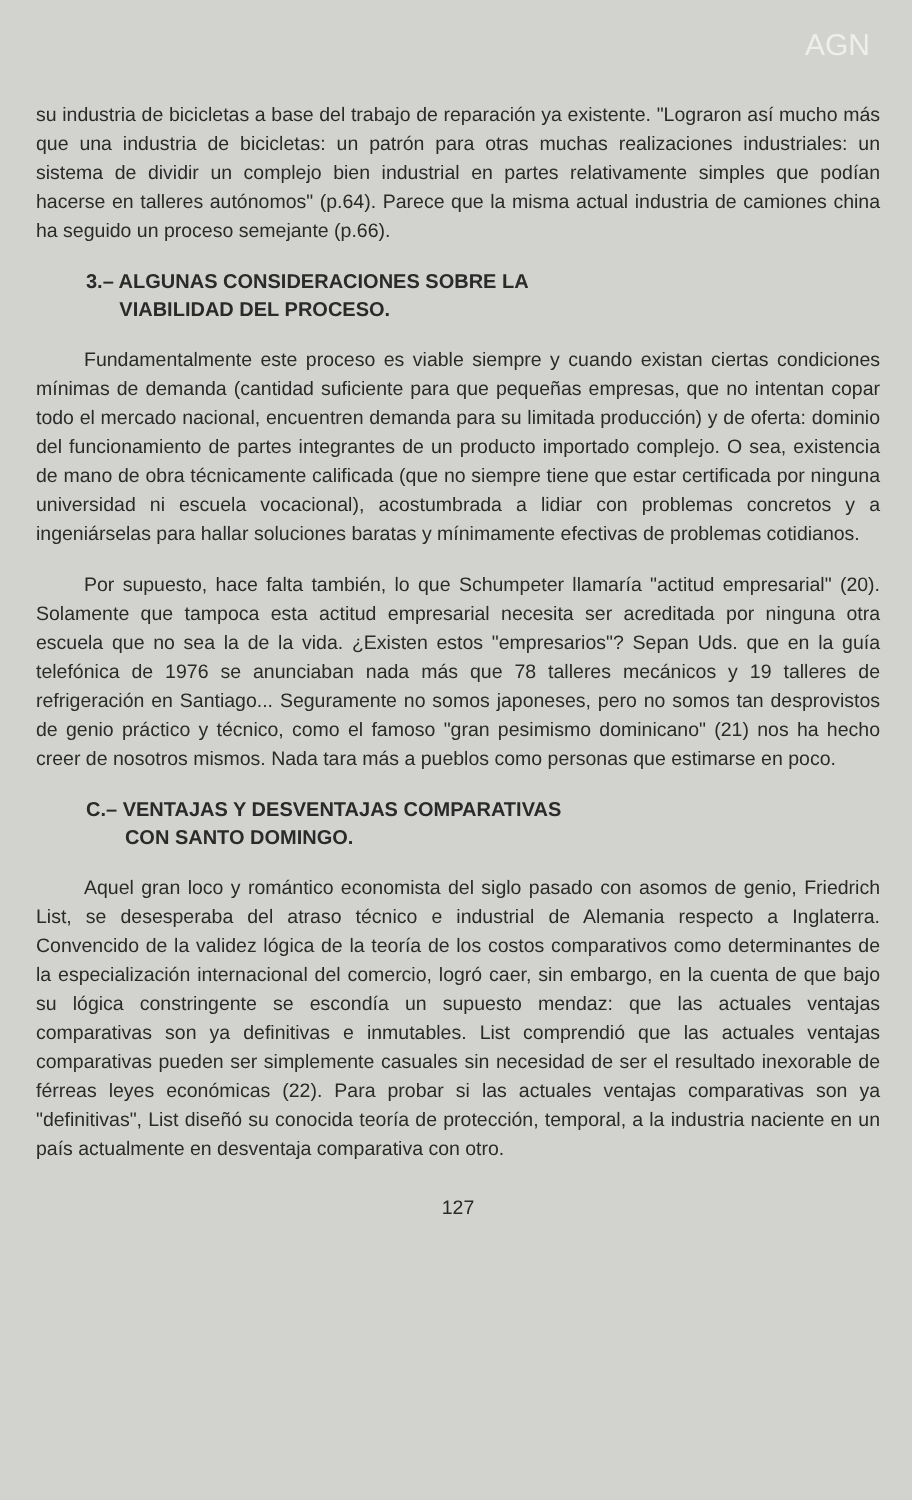AGN
su industria de bicicletas a base del trabajo de reparación ya existente. "Lograron así mucho más que una industria de bicicletas: un patrón para otras muchas realizaciones industriales: un sistema de dividir un complejo bien industrial en partes relativamente simples que podían hacerse en talleres autónomos" (p.64). Parece que la misma actual industria de camiones china ha seguido un proceso semejante (p.66).
3.– ALGUNAS CONSIDERACIONES SOBRE LA
VIABILIDAD DEL PROCESO.
Fundamentalmente este proceso es viable siempre y cuando existan ciertas condiciones mínimas de demanda (cantidad suficiente para que pequeñas empresas, que no intentan copar todo el mercado nacional, encuentren demanda para su limitada producción) y de oferta: dominio del funcionamiento de partes integrantes de un producto importado complejo. O sea, existencia de mano de obra técnicamente calificada (que no siempre tiene que estar certificada por ninguna universidad ni escuela vocacional), acostumbrada a lidiar con problemas concretos y a ingeniárselas para hallar soluciones baratas y mínimamente efectivas de problemas cotidianos.
Por supuesto, hace falta también, lo que Schumpeter llamaría "actitud empresarial" (20). Solamente que tampoca esta actitud empresarial necesita ser acreditada por ninguna otra escuela que no sea la de la vida. ¿Existen estos "empresarios"? Sepan Uds. que en la guía telefónica de 1976 se anunciaban nada más que 78 talleres mecánicos y 19 talleres de refrigeración en Santiago... Seguramente no somos japoneses, pero no somos tan desprovistos de genio práctico y técnico, como el famoso "gran pesimismo dominicano" (21) nos ha hecho creer de nosotros mismos. Nada tara más a pueblos como personas que estimarse en poco.
C.– VENTAJAS Y DESVENTAJAS COMPARATIVAS
CON SANTO DOMINGO.
Aquel gran loco y romántico economista del siglo pasado con asomos de genio, Friedrich List, se desesperaba del atraso técnico e industrial de Alemania respecto a Inglaterra. Convencido de la validez lógica de la teoría de los costos comparativos como determinantes de la especialización internacional del comercio, logró caer, sin embargo, en la cuenta de que bajo su lógica constringente se escondía un supuesto mendaz: que las actuales ventajas comparativas son ya definitivas e inmutables. List comprendió que las actuales ventajas comparativas pueden ser simplemente casuales sin necesidad de ser el resultado inexorable de férreas leyes económicas (22). Para probar si las actuales ventajas comparativas son ya "definitivas", List diseñó su conocida teoría de protección, temporal, a la industria naciente en un país actualmente en desventaja comparativa con otro.
127